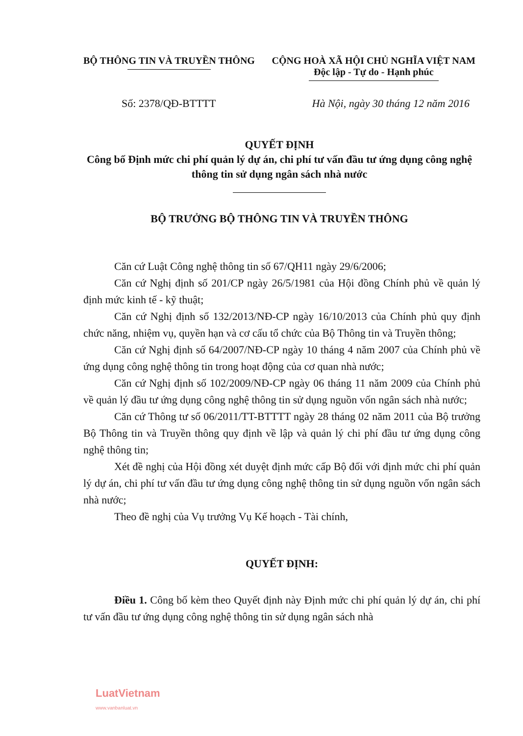BỘ THÔNG TIN VÀ TRUYỀN THÔNG CỘNG HOÀ XÃ HỘI CHỦ NGHĨA VIỆT NAM
Độc lập - Tự do - Hạnh phúc
Số: 2378/QĐ-BTTTT Hà Nội, ngày 30 tháng 12 năm 2016
QUYẾT ĐỊNH
Công bố Định mức chi phí quản lý dự án, chi phí tư vấn đầu tư ứng dụng công nghệ thông tin sử dụng ngân sách nhà nước
BỘ TRƯỞNG BỘ THÔNG TIN VÀ TRUYỀN THÔNG
Căn cứ Luật Công nghệ thông tin số 67/QH11 ngày 29/6/2006;
Căn cứ Nghị định số 201/CP ngày 26/5/1981 của Hội đồng Chính phủ về quản lý định mức kinh tế - kỹ thuật;
Căn cứ Nghị định số 132/2013/NĐ-CP ngày 16/10/2013 của Chính phủ quy định chức năng, nhiệm vụ, quyền hạn và cơ cấu tổ chức của Bộ Thông tin và Truyền thông;
Căn cứ Nghị định số 64/2007/NĐ-CP ngày 10 tháng 4 năm 2007 của Chính phủ về ứng dụng công nghệ thông tin trong hoạt động của cơ quan nhà nước;
Căn cứ Nghị định số 102/2009/NĐ-CP ngày 06 tháng 11 năm 2009 của Chính phủ về quản lý đầu tư ứng dụng công nghệ thông tin sử dụng nguồn vốn ngân sách nhà nước;
Căn cứ Thông tư số 06/2011/TT-BTTTT ngày 28 tháng 02 năm 2011 của Bộ trưởng Bộ Thông tin và Truyền thông quy định về lập và quản lý chi phí đầu tư ứng dụng công nghệ thông tin;
Xét đề nghị của Hội đồng xét duyệt định mức cấp Bộ đối với định mức chi phí quản lý dự án, chi phí tư vấn đầu tư ứng dụng công nghệ thông tin sử dụng nguồn vốn ngân sách nhà nước;
Theo đề nghị của Vụ trưởng Vụ Kế hoạch - Tài chính,
QUYẾT ĐỊNH:
Điều 1. Công bố kèm theo Quyết định này Định mức chi phí quản lý dự án, chi phí tư vấn đầu tư ứng dụng công nghệ thông tin sử dụng ngân sách nhà
LuatVietnam
www.vanbanluat.vn